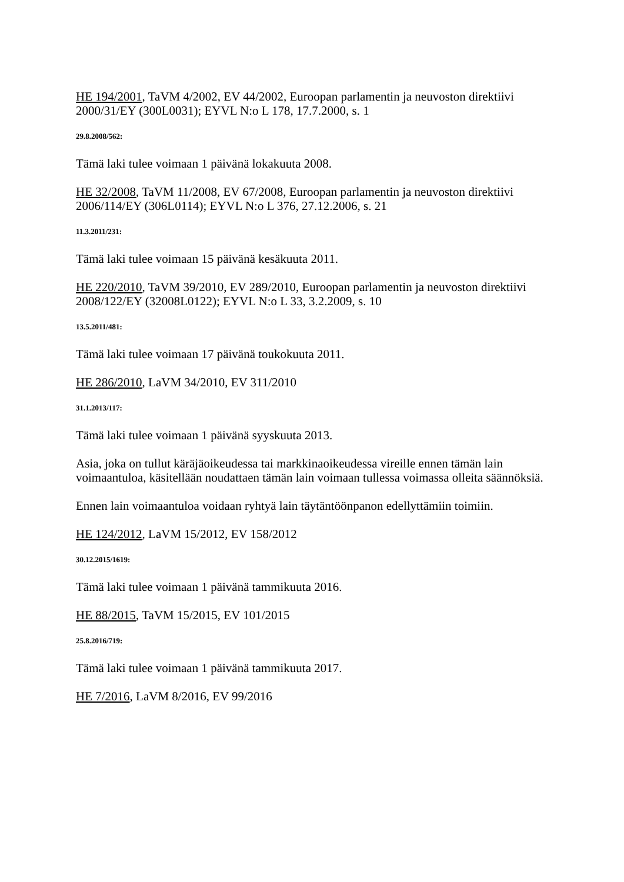HE 194/2001, TaVM 4/2002, EV 44/2002, Euroopan parlamentin ja neuvoston direktiivi 2000/31/EY (300L0031); EYVL N:o L 178, 17.7.2000, s. 1
29.8.2008/562:
Tämä laki tulee voimaan 1 päivänä lokakuuta 2008.
HE 32/2008, TaVM 11/2008, EV 67/2008, Euroopan parlamentin ja neuvoston direktiivi 2006/114/EY (306L0114); EYVL N:o L 376, 27.12.2006, s. 21
11.3.2011/231:
Tämä laki tulee voimaan 15 päivänä kesäkuuta 2011.
HE 220/2010, TaVM 39/2010, EV 289/2010, Euroopan parlamentin ja neuvoston direktiivi 2008/122/EY (32008L0122); EYVL N:o L 33, 3.2.2009, s. 10
13.5.2011/481:
Tämä laki tulee voimaan 17 päivänä toukokuuta 2011.
HE 286/2010, LaVM 34/2010, EV 311/2010
31.1.2013/117:
Tämä laki tulee voimaan 1 päivänä syyskuuta 2013.
Asia, joka on tullut käräjäoikeudessa tai markkinaoikeudessa vireille ennen tämän lain voimaantuloa, käsitellään noudattaen tämän lain voimaan tullessa voimassa olleita säännöksiä.
Ennen lain voimaantuloa voidaan ryhtyä lain täytäntöönpanon edellyttämiin toimiin.
HE 124/2012, LaVM 15/2012, EV 158/2012
30.12.2015/1619:
Tämä laki tulee voimaan 1 päivänä tammikuuta 2016.
HE 88/2015, TaVM 15/2015, EV 101/2015
25.8.2016/719:
Tämä laki tulee voimaan 1 päivänä tammikuuta 2017.
HE 7/2016, LaVM 8/2016, EV 99/2016